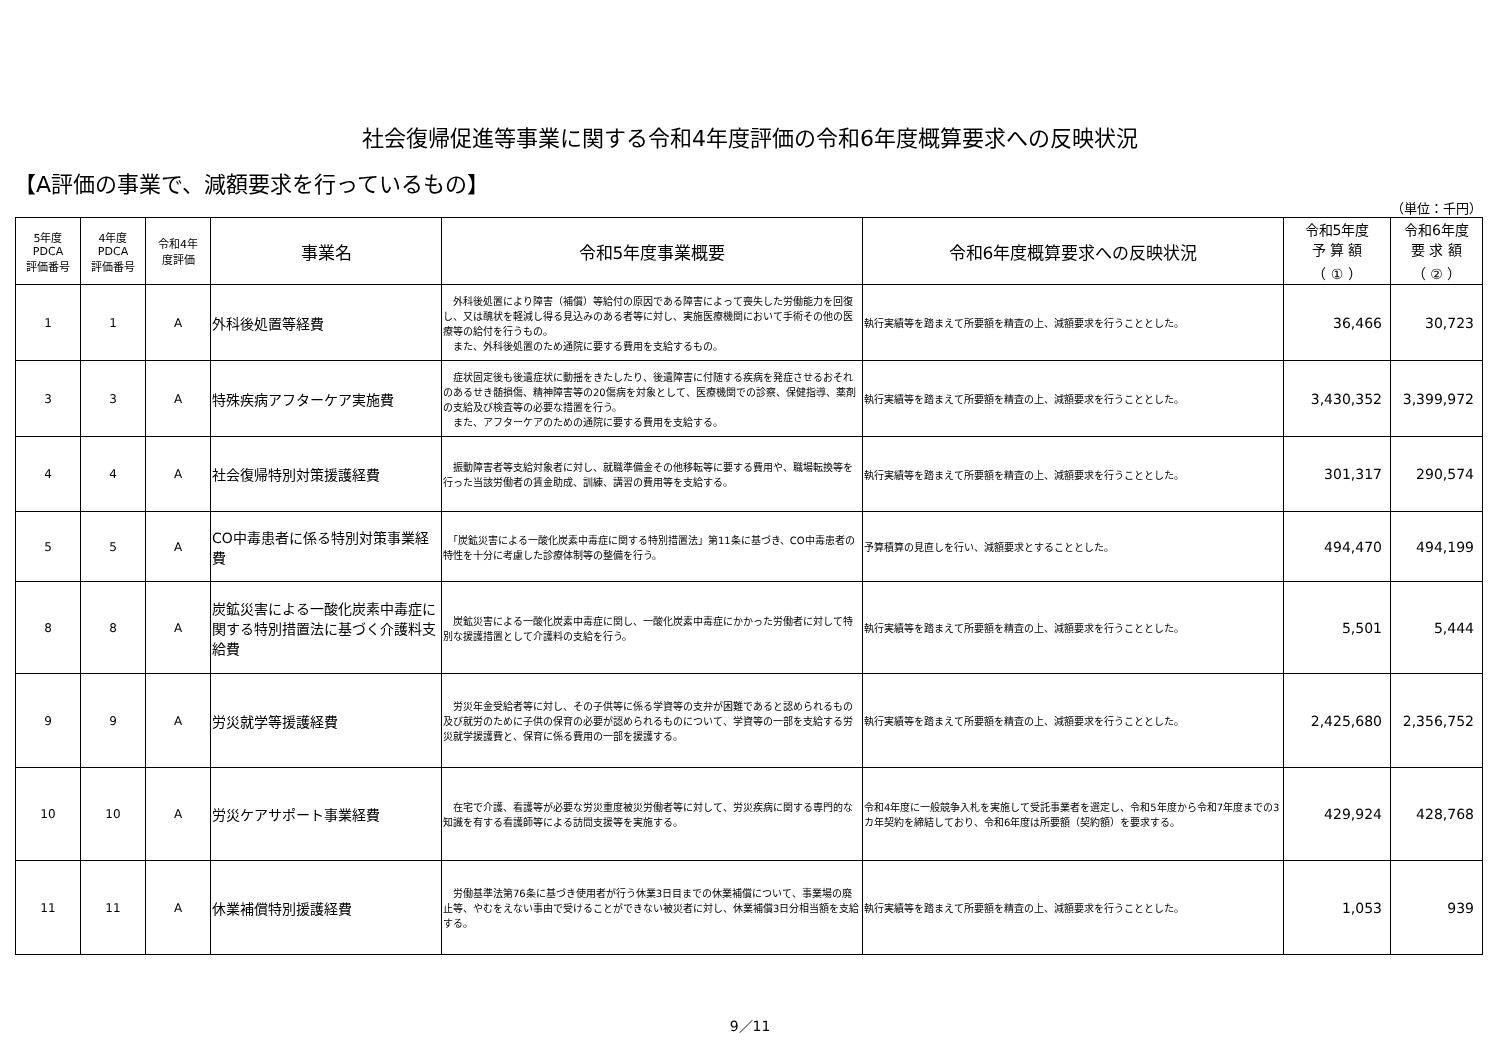社会復帰促進等事業に関する令和4年度評価の令和6年度概算要求への反映状況
【A評価の事業で、減額要求を行っているもの】
（単位：千円）
| 5年度 PDCA 評価番号 | 4年度 PDCA 評価番号 | 令和4年 度評価 | 事業名 | 令和5年度事業概要 | 令和6年度概算要求への反映状況 | 令和5年度 予 算 額 （ ① ） | 令和6年度 要 求 額 （ ② ） |
| --- | --- | --- | --- | --- | --- | --- | --- |
| 1 | 1 | A | 外科後処置等経費 | 外科後処置により障害（補償）等給付の原因である障害によって喪失した労働能力を回復し、又は醜状を軽減し得る見込みのある者等に対し、実施医療機関において手術その他の医療等の給付を行うもの。 また、外科後処置のため通院に要する費用を支給するもの。 | 執行実績等を踏まえて所要額を精査の上、減額要求を行うこととした。 | 36,466 | 30,723 |
| 3 | 3 | A | 特殊疾病アフターケア実施費 | 症状固定後も後遺症状に動揺をきたしたり、後遺障害に付随する疾病を発症させるおそれのあるせき髄損傷、精神障害等の20傷病を対象として、医療機関での診察、保健指導、薬剤の支給及び検査等の必要な措置を行う。 また、アフターケアのための通院に要する費用を支給する。 | 執行実績等を踏まえて所要額を精査の上、減額要求を行うこととした。 | 3,430,352 | 3,399,972 |
| 4 | 4 | A | 社会復帰特別対策援護経費 | 振動障害者等支給対象者に対し、就職準備金その他移転等に要する費用や、職場転換等を行った当該労働者の賃金助成、訓練、講習の費用等を支給する。 | 執行実績等を踏まえて所要額を精査の上、減額要求を行うこととした。 | 301,317 | 290,574 |
| 5 | 5 | A | CO中毒患者に係る特別対策事業経費 | 「炭鉱災害による一酸化炭素中毒症に関する特別措置法」第11条に基づき、CO中毒患者の特性を十分に考慮した診療体制等の整備を行う。 | 予算積算の見直しを行い、減額要求とすることとした。 | 494,470 | 494,199 |
| 8 | 8 | A | 炭鉱災害による一酸化炭素中毒症に関する特別措置法に基づく介護料支給費 | 炭鉱災害による一酸化炭素中毒症に関し、一酸化炭素中毒症にかかった労働者に対して特別な援護措置として介護料の支給を行う。 | 執行実績等を踏まえて所要額を精査の上、減額要求を行うこととした。 | 5,501 | 5,444 |
| 9 | 9 | A | 労災就学等援護経費 | 労災年金受給者等に対し、その子供等に係る学資等の支弁が困難であると認められるもの及び就労のために子供の保育の必要が認められるものについて、学資等の一部を支給する労災就学援護費と、保育に係る費用の一部を援護する。 | 執行実績等を踏まえて所要額を精査の上、減額要求を行うこととした。 | 2,425,680 | 2,356,752 |
| 10 | 10 | A | 労災ケアサポート事業経費 | 在宅で介護、看護等が必要な労災重度被災労働者等に対して、労災疾病に関する専門的な知識を有する看護師等による訪問支援等を実施する。 | 令和4年度に一般競争入札を実施して受託事業者を選定し、令和5年度から令和7年度までの3カ年契約を締結しており、令和6年度は所要額（契約額）を要求する。 | 429,924 | 428,768 |
| 11 | 11 | A | 休業補償特別援護経費 | 労働基準法第76条に基づき使用者が行う休業3日目までの休業補償について、事業場の廃止等、やむをえない事由で受けることができない被災者に対し、休業補償3日分相当額を支給する。 | 執行実績等を踏まえて所要額を精査の上、減額要求を行うこととした。 | 1,053 | 939 |
9／11